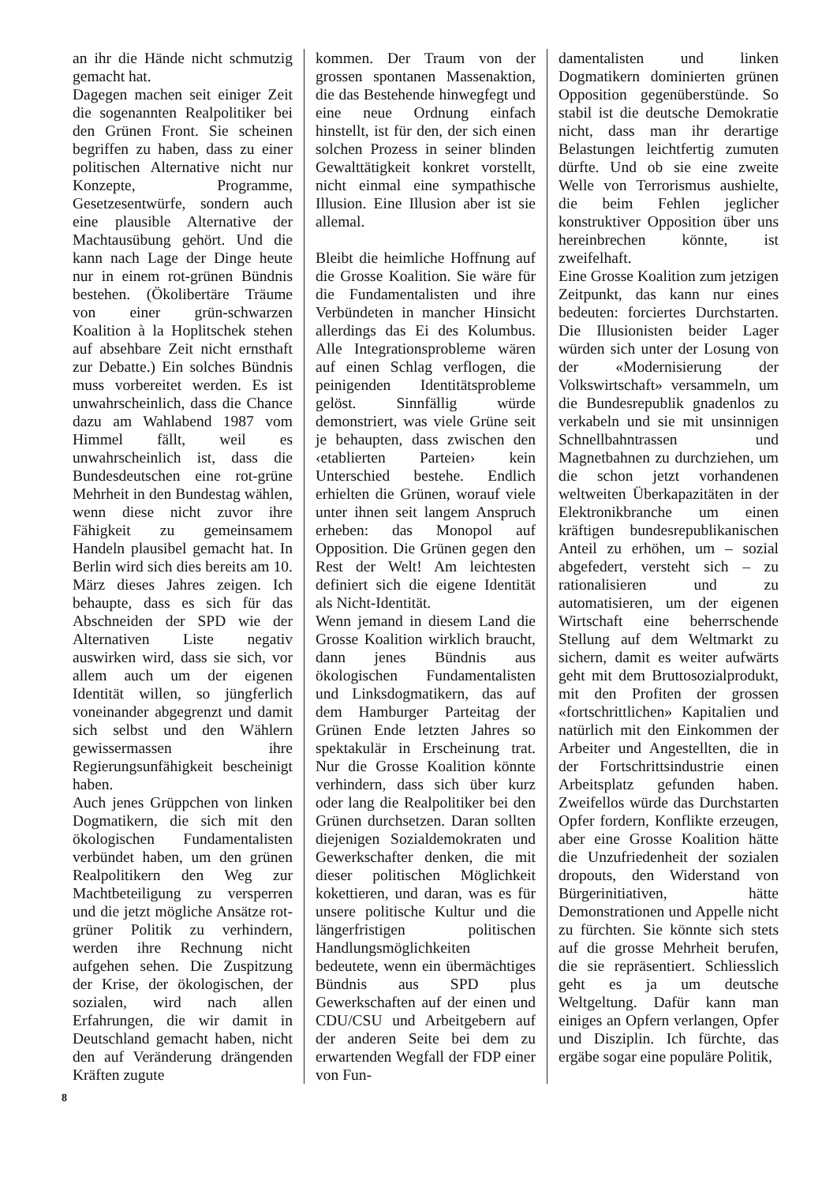an ihr die Hände nicht schmutzig gemacht hat.
Dagegen machen seit einiger Zeit die sogenannten Realpolitiker bei den Grünen Front. Sie scheinen begriffen zu haben, dass zu einer politischen Alternative nicht nur Konzepte, Programme, Gesetzesentwürfe, sondern auch eine plausible Alternative der Machtausübung gehört. Und die kann nach Lage der Dinge heute nur in einem rot-grünen Bündnis bestehen. (Ökolibertäre Träume von einer grün-schwarzen Koalition à la Hoplitschek stehen auf absehbare Zeit nicht ernsthaft zur Debatte.) Ein solches Bündnis muss vorbereitet werden. Es ist unwahrscheinlich, dass die Chance dazu am Wahlabend 1987 vom Himmel fällt, weil es unwahrscheinlich ist, dass die Bundesdeutschen eine rot-grüne Mehrheit in den Bundestag wählen, wenn diese nicht zuvor ihre Fähigkeit zu gemeinsamem Handeln plausibel gemacht hat. In Berlin wird sich dies bereits am 10. März dieses Jahres zeigen. Ich behaupte, dass es sich für das Abschneiden der SPD wie der Alternativen Liste negativ auswirken wird, dass sie sich, vor allem auch um der eigenen Identität willen, so jüngferlich voneinander abgegrenzt und damit sich selbst und den Wählern gewissermassen ihre Regierungsunfähigkeit bescheinigt haben.
Auch jenes Grüppchen von linken Dogmatikern, die sich mit den ökologischen Fundamentalisten verbündet haben, um den grünen Realpolitikern den Weg zur Machtbeteiligung zu versperren und die jetzt mögliche Ansätze rot-grüner Politik zu verhindern, werden ihre Rechnung nicht aufgehen sehen. Die Zuspitzung der Krise, der ökologischen, der sozialen, wird nach allen Erfahrungen, die wir damit in Deutschland gemacht haben, nicht den auf Veränderung drängenden Kräften zugute
kommen. Der Traum von der grossen spontanen Massenaktion, die das Bestehende hinwegfegt und eine neue Ordnung einfach hinstellt, ist für den, der sich einen solchen Prozess in seiner blinden Gewalttätigkeit konkret vorstellt, nicht einmal eine sympathische Illusion. Eine Illusion aber ist sie allemal.
Bleibt die heimliche Hoffnung auf die Grosse Koalition. Sie wäre für die Fundamentalisten und ihre Verbündeten in mancher Hinsicht allerdings das Ei des Kolumbus. Alle Integrationsprobleme wären auf einen Schlag verflogen, die peinigenden Identitätsprobleme gelöst. Sinnfällig würde demonstriert, was viele Grüne seit je behaupten, dass zwischen den ‹etablierten Parteien› kein Unterschied bestehe. Endlich erhielten die Grünen, worauf viele unter ihnen seit langem Anspruch erheben: das Monopol auf Opposition. Die Grünen gegen den Rest der Welt! Am leichtesten definiert sich die eigene Identität als Nicht-Identität.
Wenn jemand in diesem Land die Grosse Koalition wirklich braucht, dann jenes Bündnis aus ökologischen Fundamentalisten und Linksdogmatikern, das auf dem Hamburger Parteitag der Grünen Ende letzten Jahres so spektakulär in Erscheinung trat. Nur die Grosse Koalition könnte verhindern, dass sich über kurz oder lang die Realpolitiker bei den Grünen durchsetzen. Daran sollten diejenigen Sozialdemokraten und Gewerkschafter denken, die mit dieser politischen Möglichkeit kokettieren, und daran, was es für unsere politische Kultur und die längerfristigen politischen Handlungsmöglichkeiten bedeutete, wenn ein übermächtiges Bündnis aus SPD plus Gewerkschaften auf der einen und CDU/CSU und Arbeitgebern auf der anderen Seite bei dem zu erwartenden Wegfall der FDP einer von Fun-
damentalisten und linken Dogmatikern dominierten grünen Opposition gegenüberstünde. So stabil ist die deutsche Demokratie nicht, dass man ihr derartige Belastungen leichtfertig zumuten dürfte. Und ob sie eine zweite Welle von Terrorismus aushielte, die beim Fehlen jeglicher konstruktiver Opposition über uns hereinbrechen könnte, ist zweifelhaft.
Eine Grosse Koalition zum jetzigen Zeitpunkt, das kann nur eines bedeuten: forciertes Durchstarten. Die Illusionisten beider Lager würden sich unter der Losung von der «Modernisierung der Volkswirtschaft» versammeln, um die Bundesrepublik gnadenlos zu verkabeln und sie mit unsinnigen Schnellbahntrassen und Magnetbahnen zu durchziehen, um die schon jetzt vorhandenen weltweiten Überkapazitäten in der Elektronikbranche um einen kräftigen bundesrepublikanischen Anteil zu erhöhen, um – sozial abgefedert, versteht sich – zu rationalisieren und zu automatisieren, um der eigenen Wirtschaft eine beherrschende Stellung auf dem Weltmarkt zu sichern, damit es weiter aufwärts geht mit dem Bruttosozialprodukt, mit den Profiten der grossen «fortschrittlichen» Kapitalien und natürlich mit den Einkommen der Arbeiter und Angestellten, die in der Fortschrittsindustrie einen Arbeitsplatz gefunden haben. Zweifellos würde das Durchstarten Opfer fordern, Konflikte erzeugen, aber eine Grosse Koalition hätte die Unzufriedenheit der sozialen dropouts, den Widerstand von Bürgerinitiativen, hätte Demonstrationen und Appelle nicht zu fürchten. Sie könnte sich stets auf die grosse Mehrheit berufen, die sie repräsentiert. Schliesslich geht es ja um deutsche Weltgeltung. Dafür kann man einiges an Opfern verlangen, Opfer und Disziplin. Ich fürchte, das ergäbe sogar eine populäre Politik,
8